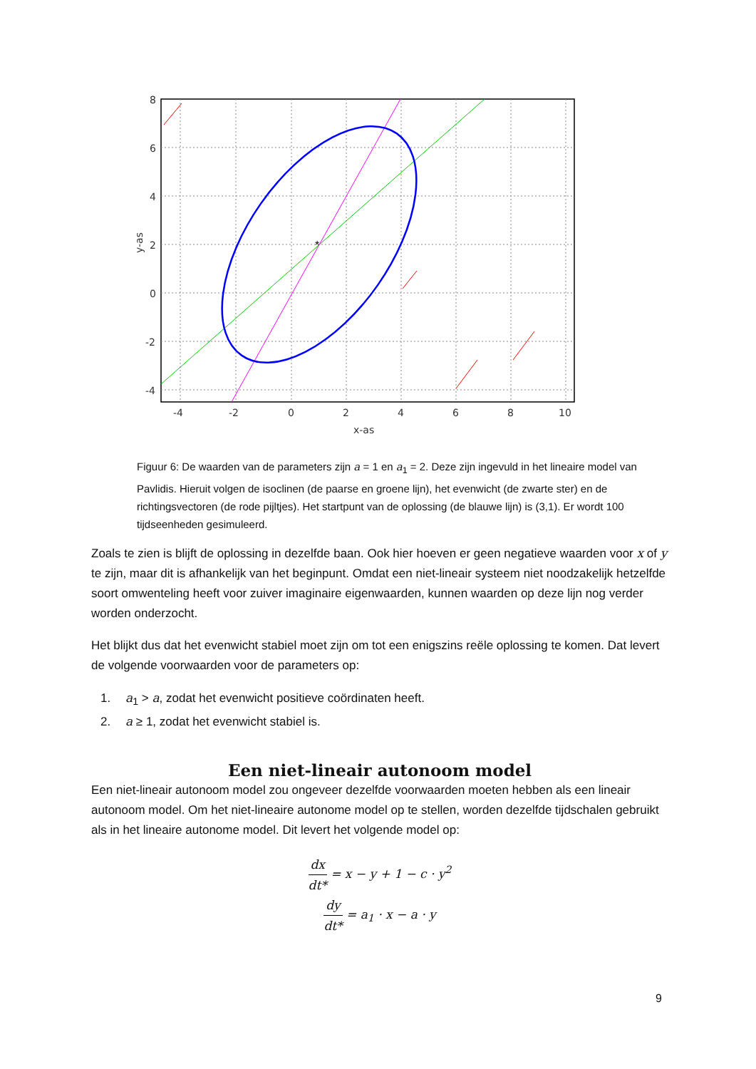8
6
4
2
0
-2
-4
-4
-2
0
2
4
6
8
10
x-as
y-as
*
Figuur 6: De waarden van de parameters zijn a = 1 en a<sub>1</sub> = 2. Deze zijn ingevuld in het lineaire model van Pavlidis. Hieruit volgen de isoclinen (de paarse en groene lijn), het evenwicht (de zwarte ster) en de richtingsvectoren (de rode pijltjes). Het startpunt van de oplossing (de blauwe lijn) is (3,1). Er wordt 100 tijdseenheden gesimuleerd.
Zoals te zien is blijft de oplossing in dezelfde baan. Ook hier hoeven er geen negatieve waarden voor x of y te zijn, maar dit is afhankelijk van het beginpunt. Omdat een niet-lineair systeem niet noodzakelijk hetzelfde soort omwenteling heeft voor zuiver imaginaire eigenwaarden, kunnen waarden op deze lijn nog verder worden onderzocht.
Het blijkt dus dat het evenwicht stabiel moet zijn om tot een enigszins reële oplossing te komen. Dat levert de volgende voorwaarden voor de parameters op:
1. a<sub>1</sub> > a, zodat het evenwicht positieve coördinaten heeft.
2. a ≥ 1, zodat het evenwicht stabiel is.
Een niet-lineair autonoom model
Een niet-lineair autonoom model zou ongeveer dezelfde voorwaarden moeten hebben als een lineair autonoom model. Om het niet-lineaire autonome model op te stellen, worden dezelfde tijdschalen gebruikt als in het lineaire autonome model. Dit levert het volgende model op:
dx dt* = x − y + 1 − c · y<sup>2</sup>
dy dt* = a<sub>1</sub> · x − a · y
9